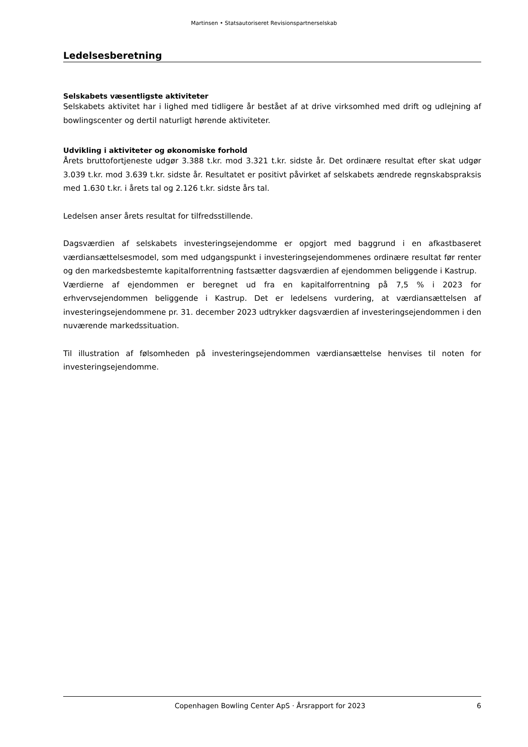Martinsen • Statsautoriseret Revisionspartnerselskab
Ledelsesberetning
Selskabets væsentligste aktiviteter
Selskabets aktivitet har i lighed med tidligere år bestået af at drive virksomhed med drift og udlejning af bowlingscenter og dertil naturligt hørende aktiviteter.
Udvikling i aktiviteter og økonomiske forhold
Årets bruttofortjeneste udgør 3.388 t.kr. mod 3.321 t.kr. sidste år. Det ordinære resultat efter skat udgør 3.039 t.kr. mod 3.639 t.kr. sidste år. Resultatet er positivt påvirket af selskabets ændrede regnskabspraksis med 1.630 t.kr. i årets tal og 2.126 t.kr. sidste års tal.
Ledelsen anser årets resultat for tilfredsstillende.
Dagsværdien af selskabets investeringsejendomme er opgjort med baggrund i en afkastbaseret værdiansættelsesmodel, som med udgangspunkt i investeringsejendommenes ordinære resultat før renter og den markedsbestemte kapitalforrentning fastsætter dagsværdien af ejendommen beliggende i Kastrup.
Værdierne af ejendommen er beregnet ud fra en kapitalforrentning på 7,5 % i 2023 for erhvervsejendommen beliggende i Kastrup. Det er ledelsens vurdering, at værdiansættelsen af investeringsejendommene pr. 31. december 2023 udtrykker dagsværdien af investeringsejendommen i den nuværende markedssituation.
Til illustration af følsomheden på investeringsejendommen værdiansættelse henvises til noten for investeringsejendomme.
Copenhagen Bowling Center ApS · Årsrapport for 2023 6